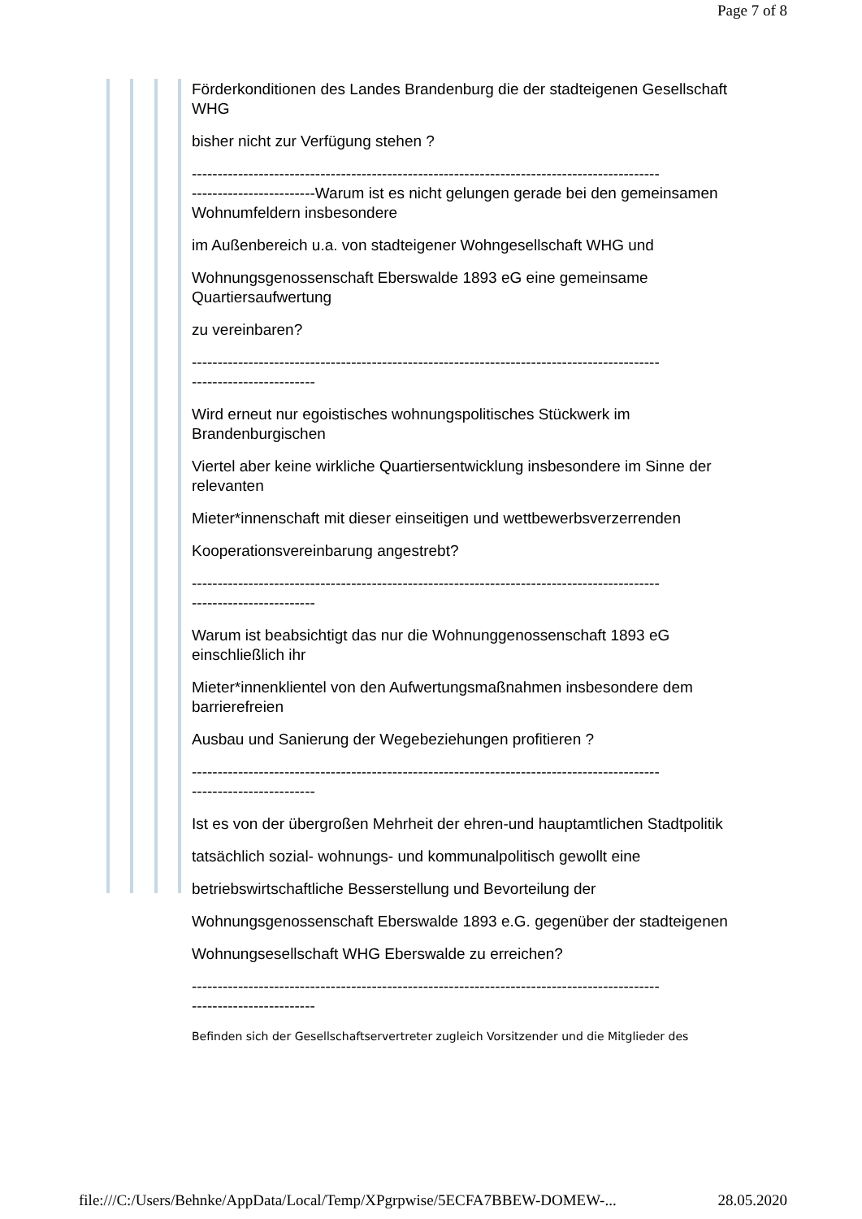Page 7 of 8
Förderkonditionen des Landes Brandenburg die der stadteigenen Gesellschaft WHG
bisher nicht zur Verfügung stehen ?
-------------------------------------------------------------------------------------------
------------------------Warum ist es nicht gelungen gerade bei den gemeinsamen Wohnumfeldern insbesondere
im Außenbereich u.a. von stadteigener Wohngesellschaft WHG und
Wohnungsgenossenschaft Eberswalde 1893 eG eine gemeinsame Quartiersaufwertung
zu vereinbaren?
-------------------------------------------------------------------------------------------
------------------------
Wird erneut nur egoistisches wohnungspolitisches Stückwerk im Brandenburgischen
Viertel aber keine wirkliche Quartiersentwicklung insbesondere im Sinne der relevanten
Mieter*innenschaft mit dieser einseitigen und wettbewerbsverzerrenden
Kooperationsvereinbarung angestrebt?
-------------------------------------------------------------------------------------------
------------------------
Warum ist beabsichtigt das nur die Wohnunggenossenschaft 1893 eG einschließlich ihr
Mieter*innenklientel von den Aufwertungsmaßnahmen insbesondere dem barrierefreien
Ausbau und Sanierung der Wegebeziehungen profitieren ?
-------------------------------------------------------------------------------------------
------------------------
Ist es von der übergroßen Mehrheit der ehren-und hauptamtlichen Stadtpolitik
tatsächlich sozial- wohnungs- und kommunalpolitisch gewollt eine
betriebswirtschaftliche Besserstellung und Bevorteilung der
Wohnungsgenossenschaft Eberswalde 1893 e.G. gegenüber der stadteigenen
Wohnungsesellschaft WHG Eberswalde zu erreichen?
-------------------------------------------------------------------------------------------
------------------------
Befinden sich der Gesellschaftservertreter zugleich Vorsitzender und die Mitglieder des
file:///C:/Users/Behnke/AppData/Local/Temp/XPgrpwise/5ECFA7BBEW-DOMEW-... 28.05.2020